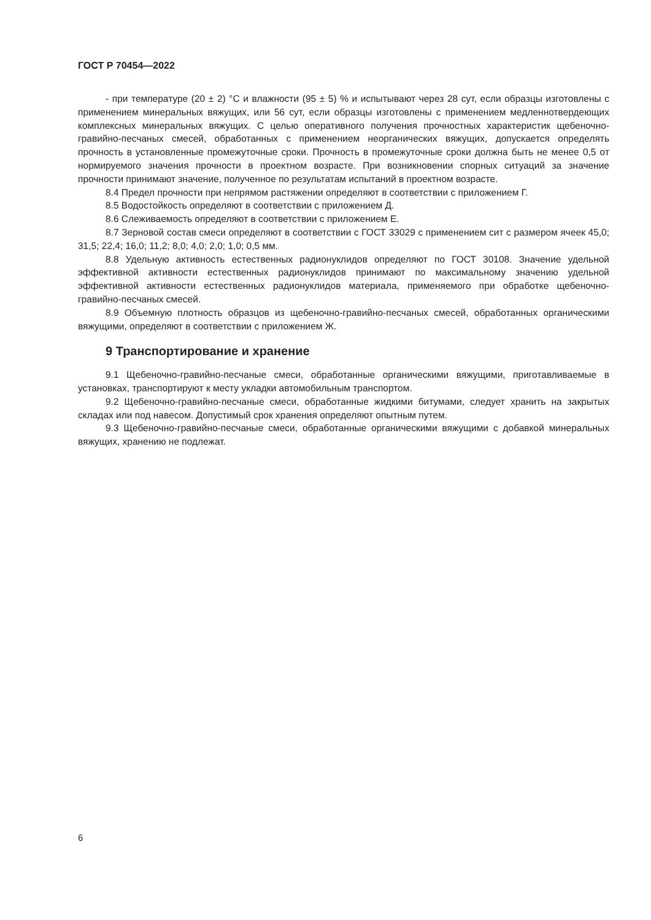ГОСТ Р 70454—2022
- при температуре (20 ± 2) °С и влажности (95 ± 5) % и испытывают через 28 сут, если образцы изготовлены с применением минеральных вяжущих, или 56 сут, если образцы изготовлены с применением медленнотвердеющих комплексных минеральных вяжущих. С целью оперативного получения прочностных характеристик щебеночно-гравийно-песчаных смесей, обработанных с применением неорганических вяжущих, допускается определять прочность в установленные промежуточные сроки. Прочность в промежуточные сроки должна быть не менее 0,5 от нормируемого значения прочности в проектном возрасте. При возникновении спорных ситуаций за значение прочности принимают значение, полученное по результатам испытаний в проектном возрасте.
8.4 Предел прочности при непрямом растяжении определяют в соответствии с приложением Г.
8.5 Водостойкость определяют в соответствии с приложением Д.
8.6 Слеживаемость определяют в соответствии с приложением Е.
8.7 Зерновой состав смеси определяют в соответствии с ГОСТ 33029 с применением сит с размером ячеек 45,0; 31,5; 22,4; 16,0; 11,2; 8,0; 4,0; 2,0; 1,0; 0,5 мм.
8.8 Удельную активность естественных радионуклидов определяют по ГОСТ 30108. Значение удельной эффективной активности естественных радионуклидов принимают по максимальному значению удельной эффективной активности естественных радионуклидов материала, применяемого при обработке щебеночно-гравийно-песчаных смесей.
8.9 Объемную плотность образцов из щебеночно-гравийно-песчаных смесей, обработанных органическими вяжущими, определяют в соответствии с приложением Ж.
9 Транспортирование и хранение
9.1 Щебеночно-гравийно-песчаные смеси, обработанные органическими вяжущими, приготавливаемые в установках, транспортируют к месту укладки автомобильным транспортом.
9.2 Щебеночно-гравийно-песчаные смеси, обработанные жидкими битумами, следует хранить на закрытых складах или под навесом. Допустимый срок хранения определяют опытным путем.
9.3 Щебеночно-гравийно-песчаные смеси, обработанные органическими вяжущими с добавкой минеральных вяжущих, хранению не подлежат.
6